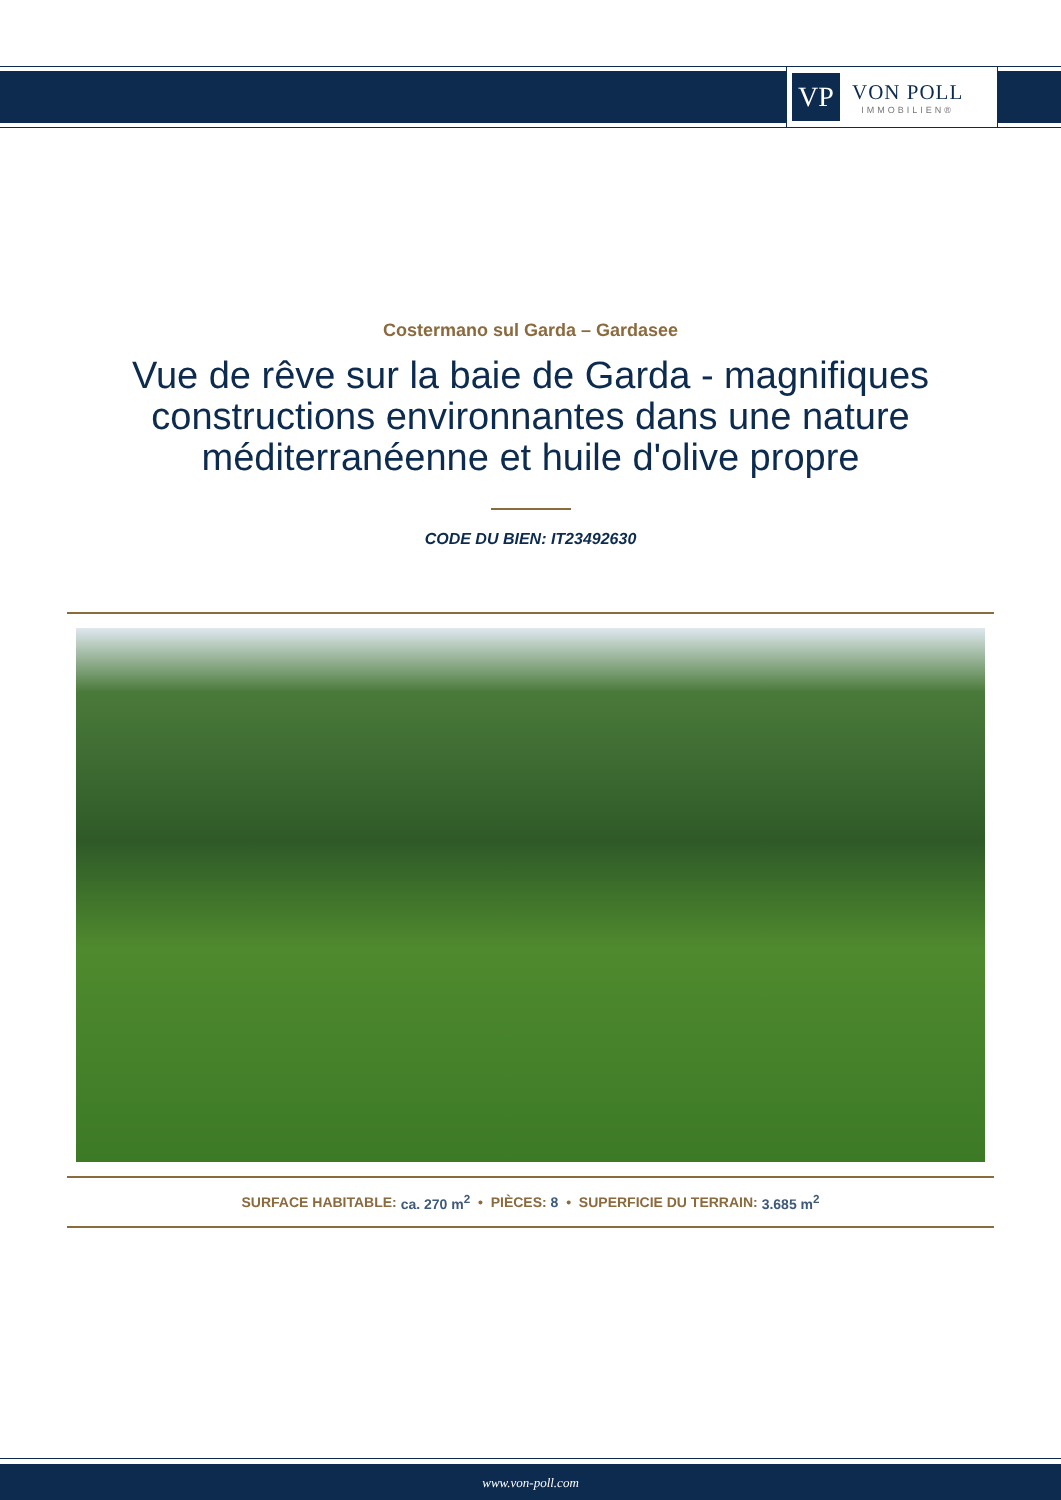VP
VON POLL
IMMOBILIEN®
Costermano sul Garda – Gardasee
Vue de rêve sur la baie de Garda - magnifiques constructions environnantes dans une nature méditerranéenne et huile d'olive propre
CODE DU BIEN: IT23492630
SURFACE HABITABLE: ca. 270 m<sup>2</sup> • PIÈCES: 8 • SUPERFICIE DU TERRAIN: 3.685 m<sup>2</sup>
www.von-poll.com